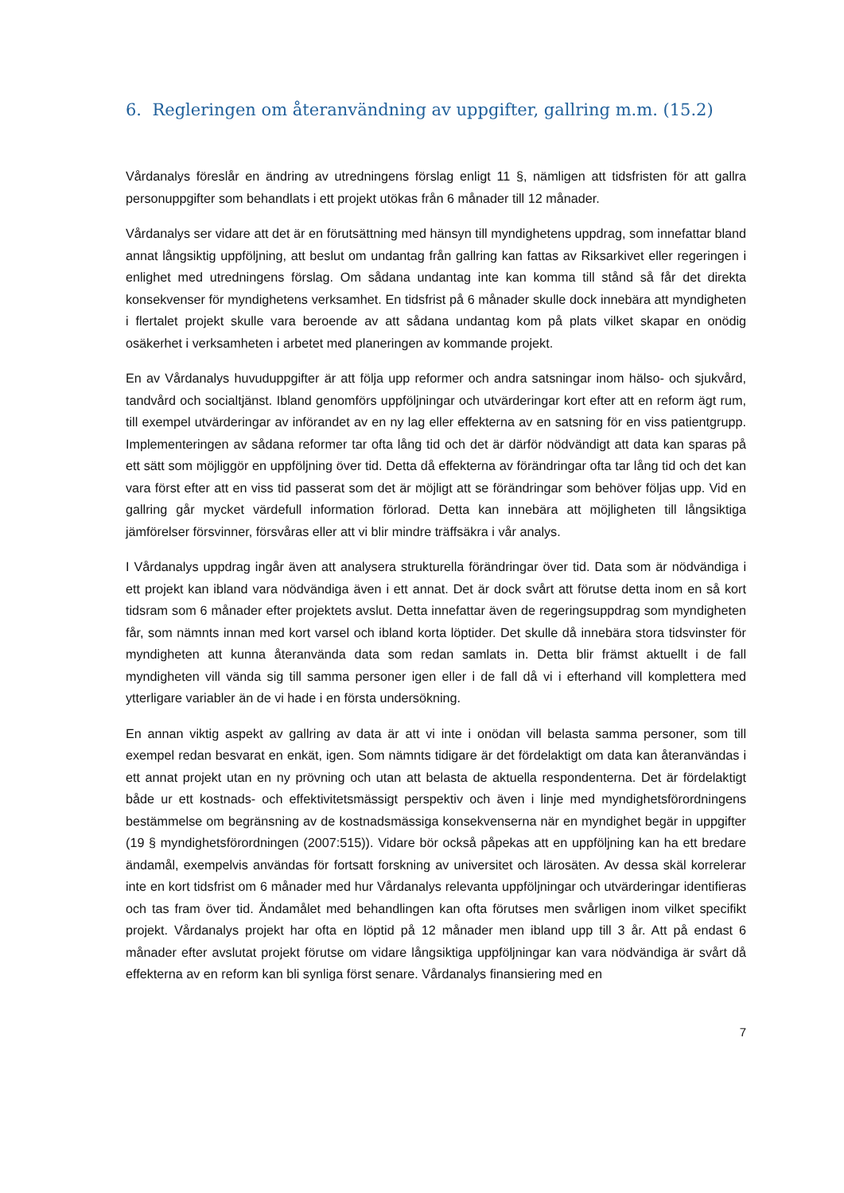6. Regleringen om återanvändning av uppgifter, gallring m.m. (15.2)
Vårdanalys föreslår en ändring av utredningens förslag enligt 11 §, nämligen att tidsfristen för att gallra personuppgifter som behandlats i ett projekt utökas från 6 månader till 12 månader.
Vårdanalys ser vidare att det är en förutsättning med hänsyn till myndighetens uppdrag, som innefattar bland annat långsiktig uppföljning, att beslut om undantag från gallring kan fattas av Riksarkivet eller regeringen i enlighet med utredningens förslag. Om sådana undantag inte kan komma till stånd så får det direkta konsekvenser för myndighetens verksamhet. En tidsfrist på 6 månader skulle dock innebära att myndigheten i flertalet projekt skulle vara beroende av att sådana undantag kom på plats vilket skapar en onödig osäkerhet i verksamheten i arbetet med planeringen av kommande projekt.
En av Vårdanalys huvuduppgifter är att följa upp reformer och andra satsningar inom hälso- och sjukvård, tandvård och socialtjänst. Ibland genomförs uppföljningar och utvärderingar kort efter att en reform ägt rum, till exempel utvärderingar av införandet av en ny lag eller effekterna av en satsning för en viss patientgrupp. Implementeringen av sådana reformer tar ofta lång tid och det är därför nödvändigt att data kan sparas på ett sätt som möjliggör en uppföljning över tid. Detta då effekterna av förändringar ofta tar lång tid och det kan vara först efter att en viss tid passerat som det är möjligt att se förändringar som behöver följas upp. Vid en gallring går mycket värdefull information förlorad. Detta kan innebära att möjligheten till långsiktiga jämförelser försvinner, försvåras eller att vi blir mindre träffsäkra i vår analys.
I Vårdanalys uppdrag ingår även att analysera strukturella förändringar över tid. Data som är nödvändiga i ett projekt kan ibland vara nödvändiga även i ett annat. Det är dock svårt att förutse detta inom en så kort tidsram som 6 månader efter projektets avslut. Detta innefattar även de regeringsuppdrag som myndigheten får, som nämnts innan med kort varsel och ibland korta löptider. Det skulle då innebära stora tidsvinster för myndigheten att kunna återanvända data som redan samlats in. Detta blir främst aktuellt i de fall myndigheten vill vända sig till samma personer igen eller i de fall då vi i efterhand vill komplettera med ytterligare variabler än de vi hade i en första undersökning.
En annan viktig aspekt av gallring av data är att vi inte i onödan vill belasta samma personer, som till exempel redan besvarat en enkät, igen. Som nämnts tidigare är det fördelaktigt om data kan återanvändas i ett annat projekt utan en ny prövning och utan att belasta de aktuella respondenterna. Det är fördelaktigt både ur ett kostnads- och effektivitetsmässigt perspektiv och även i linje med myndighetsförordningens bestämmelse om begränsning av de kostnadsmässiga konsekvenserna när en myndighet begär in uppgifter (19 § myndighetsförordningen (2007:515)). Vidare bör också påpekas att en uppföljning kan ha ett bredare ändamål, exempelvis användas för fortsatt forskning av universitet och lärosäten. Av dessa skäl korrelerar inte en kort tidsfrist om 6 månader med hur Vårdanalys relevanta uppföljningar och utvärderingar identifieras och tas fram över tid. Ändamålet med behandlingen kan ofta förutses men svårligen inom vilket specifikt projekt. Vårdanalys projekt har ofta en löptid på 12 månader men ibland upp till 3 år. Att på endast 6 månader efter avslutat projekt förutse om vidare långsiktiga uppföljningar kan vara nödvändiga är svårt då effekterna av en reform kan bli synliga först senare. Vårdanalys finansiering med en
7